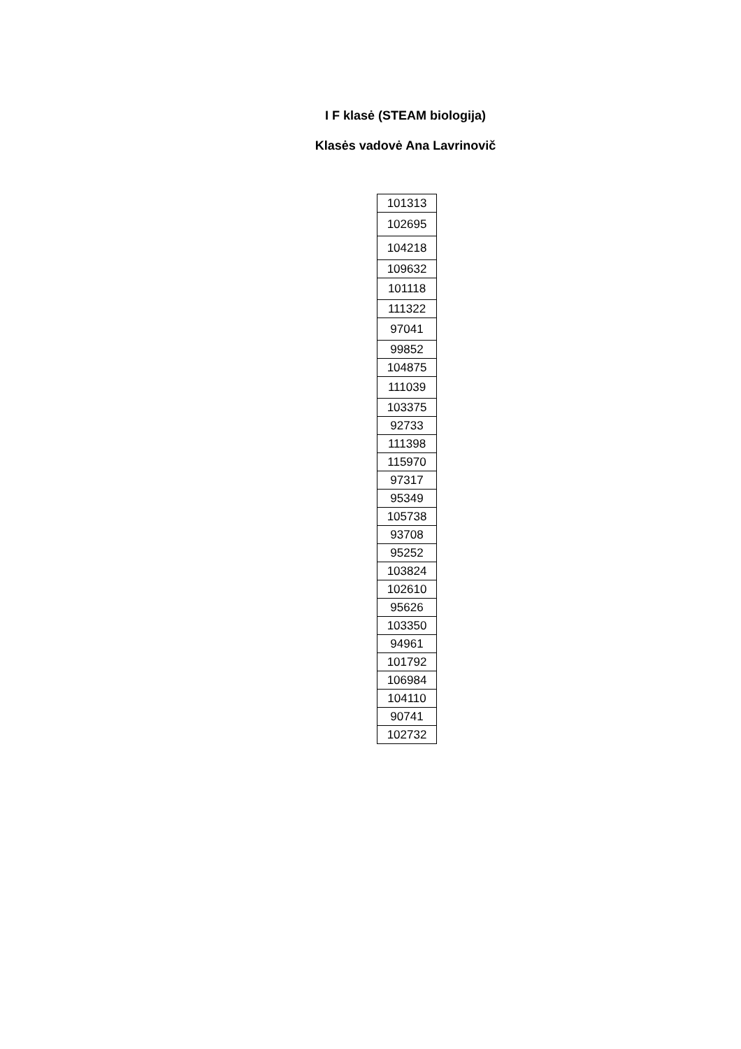I F klasė (STEAM biologija)
Klasės vadovė Ana Lavrinovič
| 101313 |
| 102695 |
| 104218 |
| 109632 |
| 101118 |
| 111322 |
| 97041 |
| 99852 |
| 104875 |
| 111039 |
| 103375 |
| 92733 |
| 111398 |
| 115970 |
| 97317 |
| 95349 |
| 105738 |
| 93708 |
| 95252 |
| 103824 |
| 102610 |
| 95626 |
| 103350 |
| 94961 |
| 101792 |
| 106984 |
| 104110 |
| 90741 |
| 102732 |